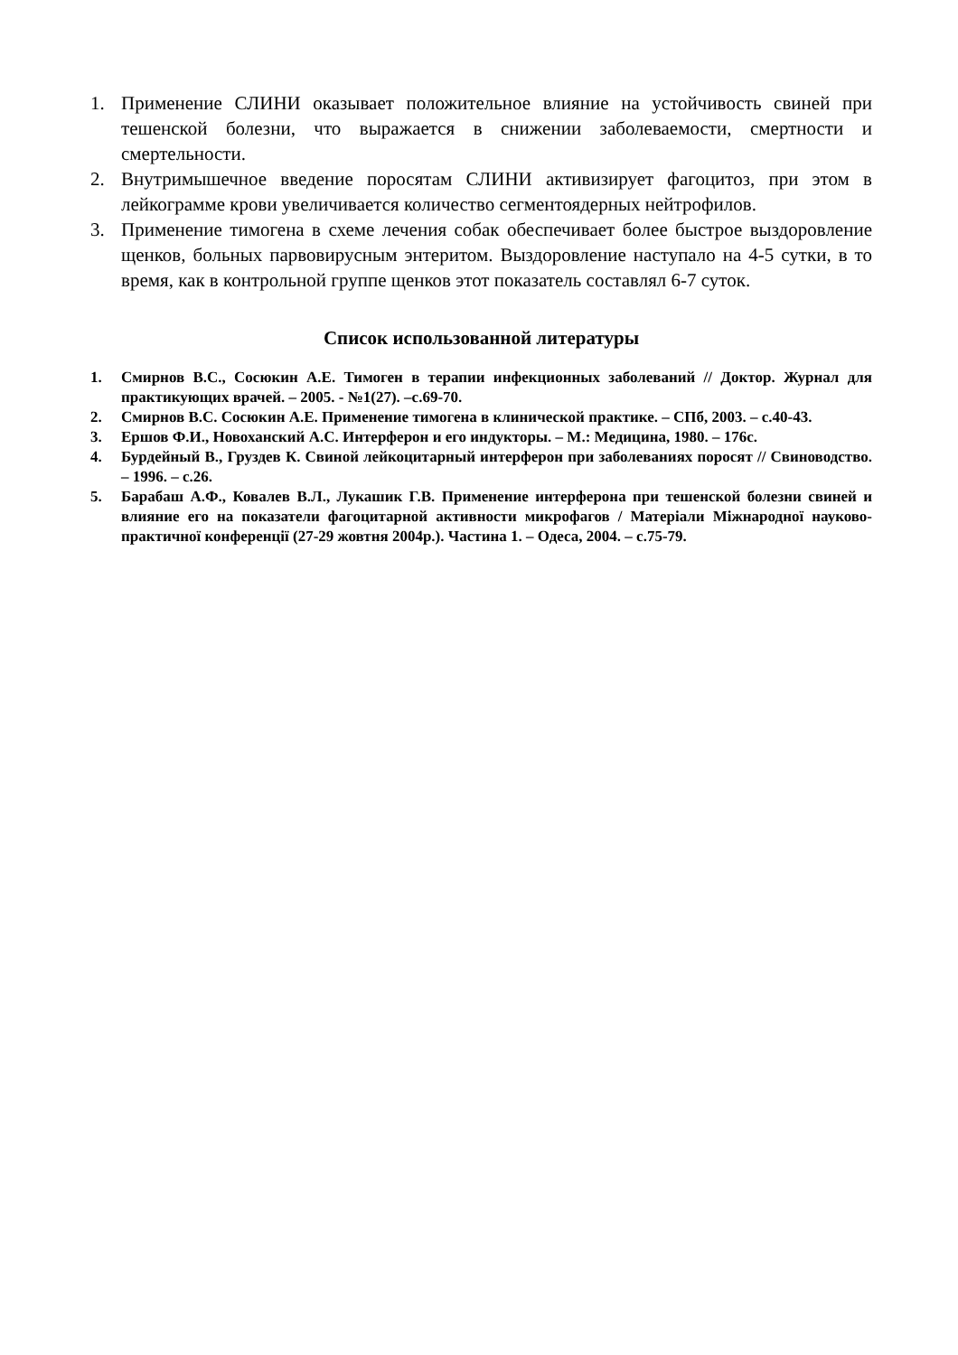1. Применение СЛИНИ оказывает положительное влияние на устойчивость свиней при тешенской болезни, что выражается в снижении заболеваемости, смертности и смертельности.
2. Внутримышечное введение поросятам СЛИНИ активизирует фагоцитоз, при этом в лейкограмме крови увеличивается количество сегментоядерных нейтрофилов.
3. Применение тимогена в схеме лечения собак обеспечивает более быстрое выздоровление щенков, больных парвовирусным энтеритом. Выздоровление наступало на 4-5 сутки, в то время, как в контрольной группе щенков этот показатель составлял 6-7 суток.
Список использованной литературы
1. Смирнов В.С., Сосюкин А.Е. Тимоген в терапии инфекционных заболеваний // Доктор. Журнал для практикующих врачей. – 2005. - №1(27). –с.69-70.
2. Смирнов В.С. Сосюкин А.Е. Применение тимогена в клинической практике. – СПб, 2003. – с.40-43.
3. Ершов Ф.И., Новоханский А.С. Интерферон и его индукторы. – М.: Медицина, 1980. – 176с.
4. Бурдейный В., Груздев К. Свиной лейкоцитарный интерферон при заболеваниях поросят // Свиноводство. – 1996. – с.26.
5. Барабаш А.Ф., Ковалев В.Л., Лукашик Г.В. Применение интерферона при тешенской болезни свиней и влияние его на показатели фагоцитарной активности микрофагов / Матеріали Міжнародної науково-практичної конференції (27-29 жовтня 2004р.). Частина 1. – Одеса, 2004. – с.75-79.